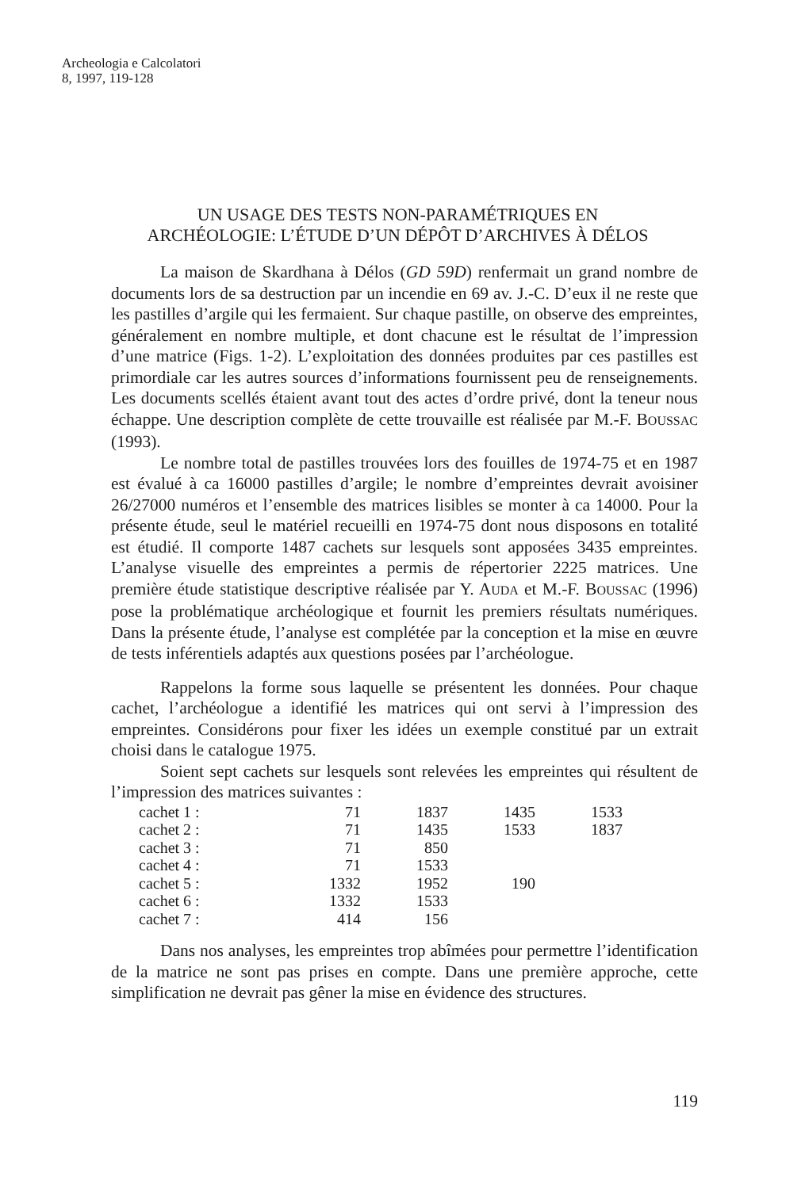Archeologia e Calcolatori
8, 1997, 119-128
UN USAGE DES TESTS NON-PARAMÉTRIQUES EN
ARCHÉOLOGIE: L’ÉTUDE D’UN DÉPÔT D’ARCHIVES À DÉLOS
La maison de Skardhana à Délos (GD 59D) renfermait un grand nombre de documents lors de sa destruction par un incendie en 69 av. J.-C. D’eux il ne reste que les pastilles d’argile qui les fermaient. Sur chaque pastille, on observe des empreintes, généralement en nombre multiple, et dont chacune est le résultat de l’impression d’une matrice (Figs. 1-2). L’exploitation des données produites par ces pastilles est primordiale car les autres sources d’informations fournissent peu de renseignements. Les documents scellés étaient avant tout des actes d’ordre privé, dont la teneur nous échappe. Une description complète de cette trouvaille est réalisée par M.-F. BOUSSAC (1993).
Le nombre total de pastilles trouvées lors des fouilles de 1974-75 et en 1987 est évalué à ca 16000 pastilles d’argile; le nombre d’empreintes devrait avoisiner 26/27000 numéros et l’ensemble des matrices lisibles se monter à ca 14000. Pour la présente étude, seul le matériel recueilli en 1974-75 dont nous disposons en totalité est étudié. Il comporte 1487 cachets sur lesquels sont apposées 3435 empreintes. L’analyse visuelle des empreintes a permis de répertorier 2225 matrices. Une première étude statistique descriptive réalisée par Y. AUDA et M.-F. BOUSSAC (1996) pose la problématique archéologique et fournit les premiers résultats numériques. Dans la présente étude, l’analyse est complétée par la conception et la mise en œuvre de tests inférentiels adaptés aux questions posées par l’archéologue.
Rappelons la forme sous laquelle se présentent les données. Pour chaque cachet, l’archéologue a identifié les matrices qui ont servi à l’impression des empreintes. Considérons pour fixer les idées un exemple constitué par un extrait choisi dans le catalogue 1975.
Soient sept cachets sur lesquels sont relevées les empreintes qui résultent de l’impression des matrices suivantes :
| cachet 1 : | 71 | 1837 | 1435 | 1533 |
| cachet 2 : | 71 | 1435 | 1533 | 1837 |
| cachet 3 : | 71 | 850 | | |
| cachet 4 : | 71 | 1533 | | |
| cachet 5 : | 1332 | 1952 | 190 | |
| cachet 6 : | 1332 | 1533 | | |
| cachet 7 : | 414 | 156 | | |
Dans nos analyses, les empreintes trop abîmées pour permettre l’identification de la matrice ne sont pas prises en compte. Dans une première approche, cette simplification ne devrait pas gêner la mise en évidence des structures.
119